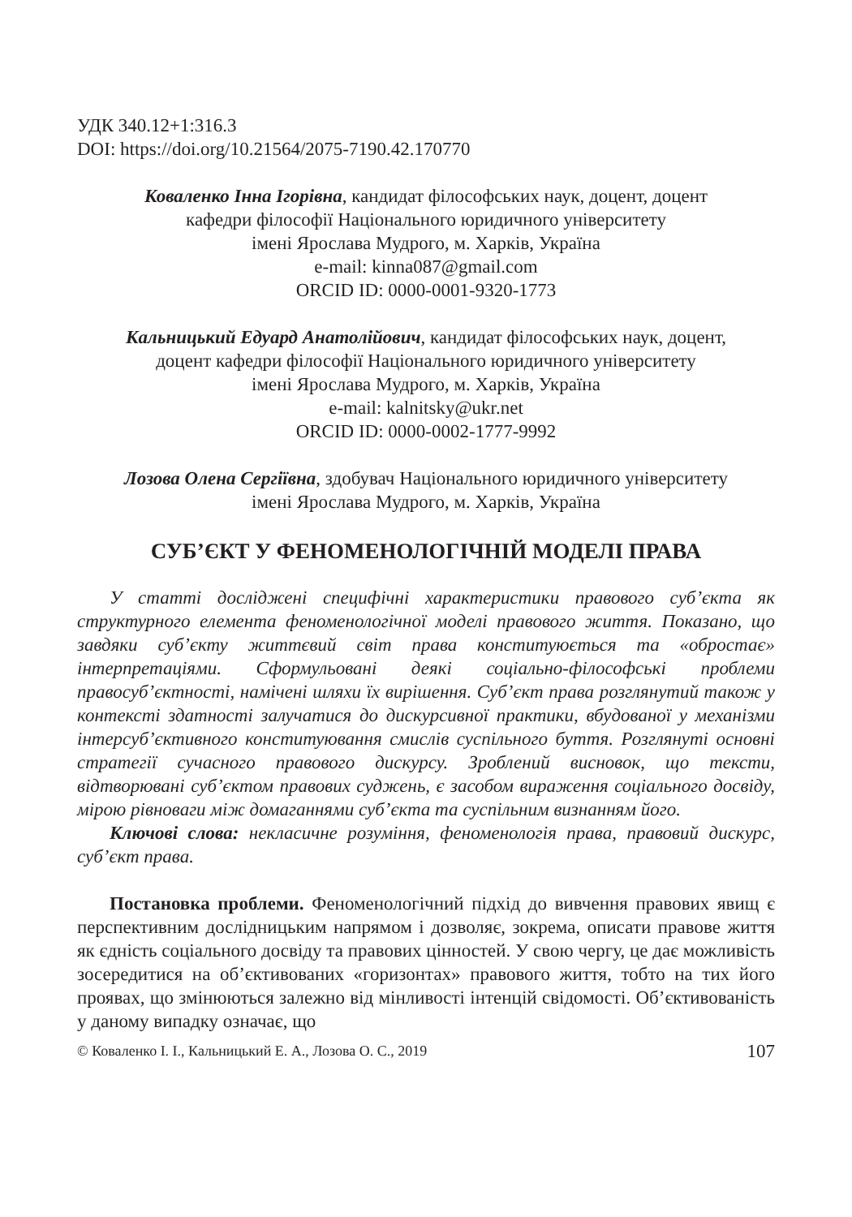УДК 340.12+1:316.3
DOI: https://doi.org/10.21564/2075-7190.42.170770
Коваленко Інна Ігорівна, кандидат філософських наук, доцент, доцент
кафедри філософії Національного юридичного університету
імені Ярослава Мудрого, м. Харків, Україна
e-mail: kinna087@gmail.com
ORCID ID: 0000-0001-9320-1773
Кальницький Едуард Анатолійович, кандидат філософських наук, доцент,
доцент кафедри філософії Національного юридичного університету
імені Ярослава Мудрого, м. Харків, Україна
e-mail: kalnitsky@ukr.net
ORCID ID: 0000-0002-1777-9992
Лозова Олена Сергіївна, здобувач Національного юридичного університету
імені Ярослава Мудрого, м. Харків, Україна
СУБ’ЄКТ У ФЕНОМЕНОЛОГІЧНІЙ МОДЕЛІ ПРАВА
У статті досліджені специфічні характеристики правового суб’єкта як структурного елемента феноменологічної моделі правового життя. Показано, що завдяки суб’єкту життєвий світ права конституюється та «обростає» інтерпретаціями. Сформульовані деякі соціально-філософські проблеми правосуб’єктності, намічені шляхи їх вирішення. Суб’єкт права розглянутий також у контексті здатності залучатися до дискурсивної практики, вбудованої у механізми інтерсуб’єктивного конституювання смислів суспільного буття. Розглянуті основні стратегії сучасного правового дискурсу. Зроблений висновок, що тексти, відтворювані суб’єктом правових суджень, є засобом вираження соціального досвіду, мірою рівноваги між домаганнями суб’єкта та суспільним визнанням його.
Ключові слова: некласичне розуміння, феноменологія права, правовий дискурс, суб’єкт права.
Постановка проблеми. Феноменологічний підхід до вивчення правових явищ є перспективним дослідницьким напрямом і дозволяє, зокрема, описати правове життя як єдність соціального досвіду та правових цінностей. У свою чергу, це дає можливість зосередитися на об’єктивованих «горизонтах» правового життя, тобто на тих його проявах, що змінюються залежно від мінливості інтенцій свідомості. Об’єктивованість у даному випадку означає, що
© Коваленко І. І., Кальницький Е. А., Лозова О. С., 2019 107